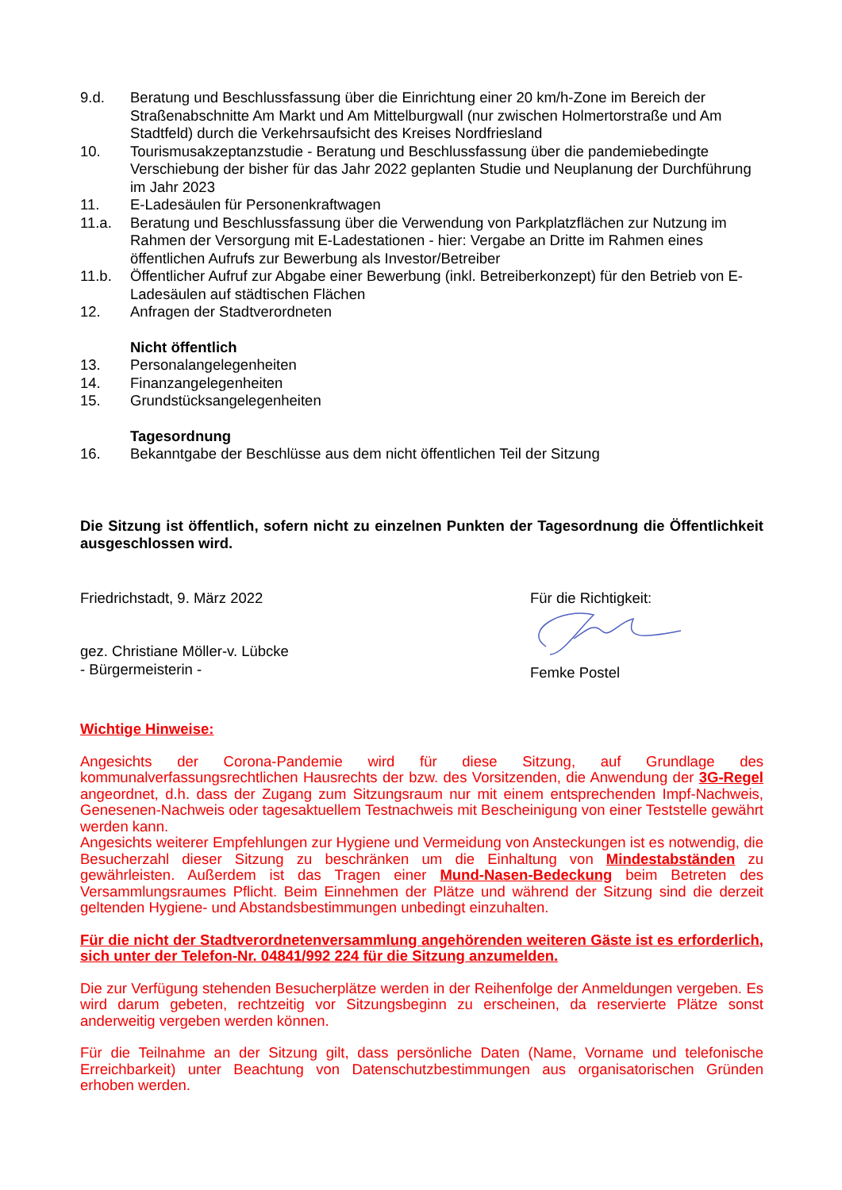9.d. Beratung und Beschlussfassung über die Einrichtung einer 20 km/h-Zone im Bereich der Straßenabschnitte Am Markt und Am Mittelburgwall (nur zwischen Holmertorstraße und Am Stadtfeld) durch die Verkehrsaufsicht des Kreises Nordfriesland
10. Tourismusakzeptanzstudie - Beratung und Beschlussfassung über die pandemiebedingte Verschiebung der bisher für das Jahr 2022 geplanten Studie und Neuplanung der Durchführung im Jahr 2023
11. E-Ladesäulen für Personenkraftwagen
11.a. Beratung und Beschlussfassung über die Verwendung von Parkplatzflächen zur Nutzung im Rahmen der Versorgung mit E-Ladestationen - hier: Vergabe an Dritte im Rahmen eines öffentlichen Aufrufs zur Bewerbung als Investor/Betreiber
11.b. Öffentlicher Aufruf zur Abgabe einer Bewerbung (inkl. Betreiberkonzept) für den Betrieb von E-Ladesäulen auf städtischen Flächen
12. Anfragen der Stadtverordneten
Nicht öffentlich
13. Personalangelegenheiten
14. Finanzangelegenheiten
15. Grundstücksangelegenheiten
Tagesordnung
16. Bekanntgabe der Beschlüsse aus dem nicht öffentlichen Teil der Sitzung
Die Sitzung ist öffentlich, sofern nicht zu einzelnen Punkten der Tagesordnung die Öffentlichkeit ausgeschlossen wird.
Friedrichstadt, 9. März 2022
gez. Christiane Möller-v. Lübcke
- Bürgermeisterin -
Für die Richtigkeit:
Femke Postel
Wichtige Hinweise:
Angesichts der Corona-Pandemie wird für diese Sitzung, auf Grundlage des kommunalverfassungsrechtlichen Hausrechts der bzw. des Vorsitzenden, die Anwendung der 3G-Regel angeordnet, d.h. dass der Zugang zum Sitzungsraum nur mit einem entsprechenden Impf-Nachweis, Genesenen-Nachweis oder tagesaktuellem Testnachweis mit Bescheinigung von einer Teststelle gewährt werden kann.
Angesichts weiterer Empfehlungen zur Hygiene und Vermeidung von Ansteckungen ist es notwendig, die Besucherzahl dieser Sitzung zu beschränken um die Einhaltung von Mindestabständen zu gewährleisten. Außerdem ist das Tragen einer Mund-Nasen-Bedeckung beim Betreten des Versammlungsraumes Pflicht. Beim Einnehmen der Plätze und während der Sitzung sind die derzeit geltenden Hygiene- und Abstandsbestimmungen unbedingt einzuhalten.
Für die nicht der Stadtverordnetenversammlung angehörenden weiteren Gäste ist es erforderlich, sich unter der Telefon-Nr. 04841/992 224 für die Sitzung anzumelden.
Die zur Verfügung stehenden Besucherplätze werden in der Reihenfolge der Anmeldungen vergeben. Es wird darum gebeten, rechtzeitig vor Sitzungsbeginn zu erscheinen, da reservierte Plätze sonst anderweitig vergeben werden können.
Für die Teilnahme an der Sitzung gilt, dass persönliche Daten (Name, Vorname und telefonische Erreichbarkeit) unter Beachtung von Datenschutzbestimmungen aus organisatorischen Gründen erhoben werden.